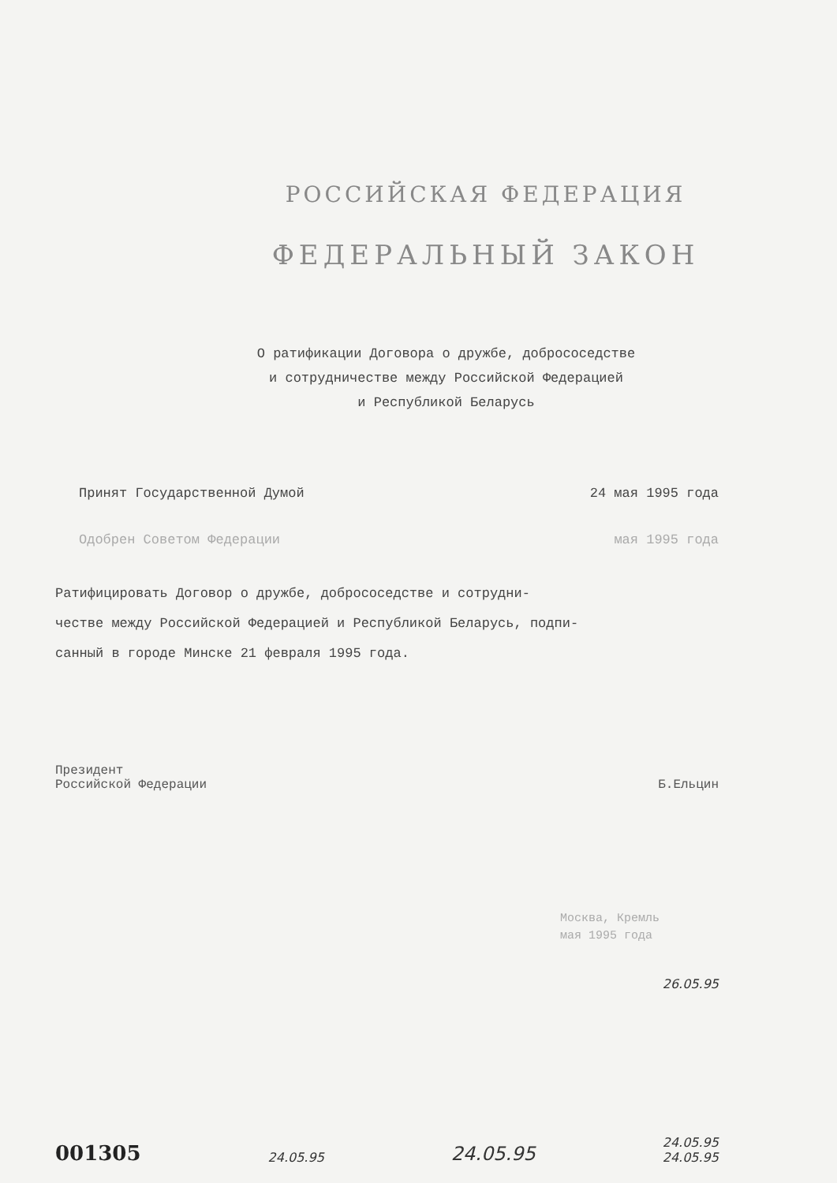РОССИЙСКАЯ ФЕДЕРАЦИЯ
ФЕДЕРАЛЬНЫЙ ЗАКОН
О ратификации Договора о дружбе, добрососедстве
и сотрудничестве между Российской Федерацией
и Республикой Беларусь
Принят Государственной Думой 24 мая 1995 года
Одобрен Советом Федерации мая 1995 года
Ратифицировать Договор о дружбе, добрососедстве и сотрудни-
честве между Российской Федерацией и Республикой Беларусь, подпи-
санный в городе Минске 21 февраля 1995 года.
Президент
Российской Федерации Б.Ельцин
Москва, Кремль
мая 1995 года
26.05.95
001305
24.05.95
24.05.95
24.05.95
24.05.95